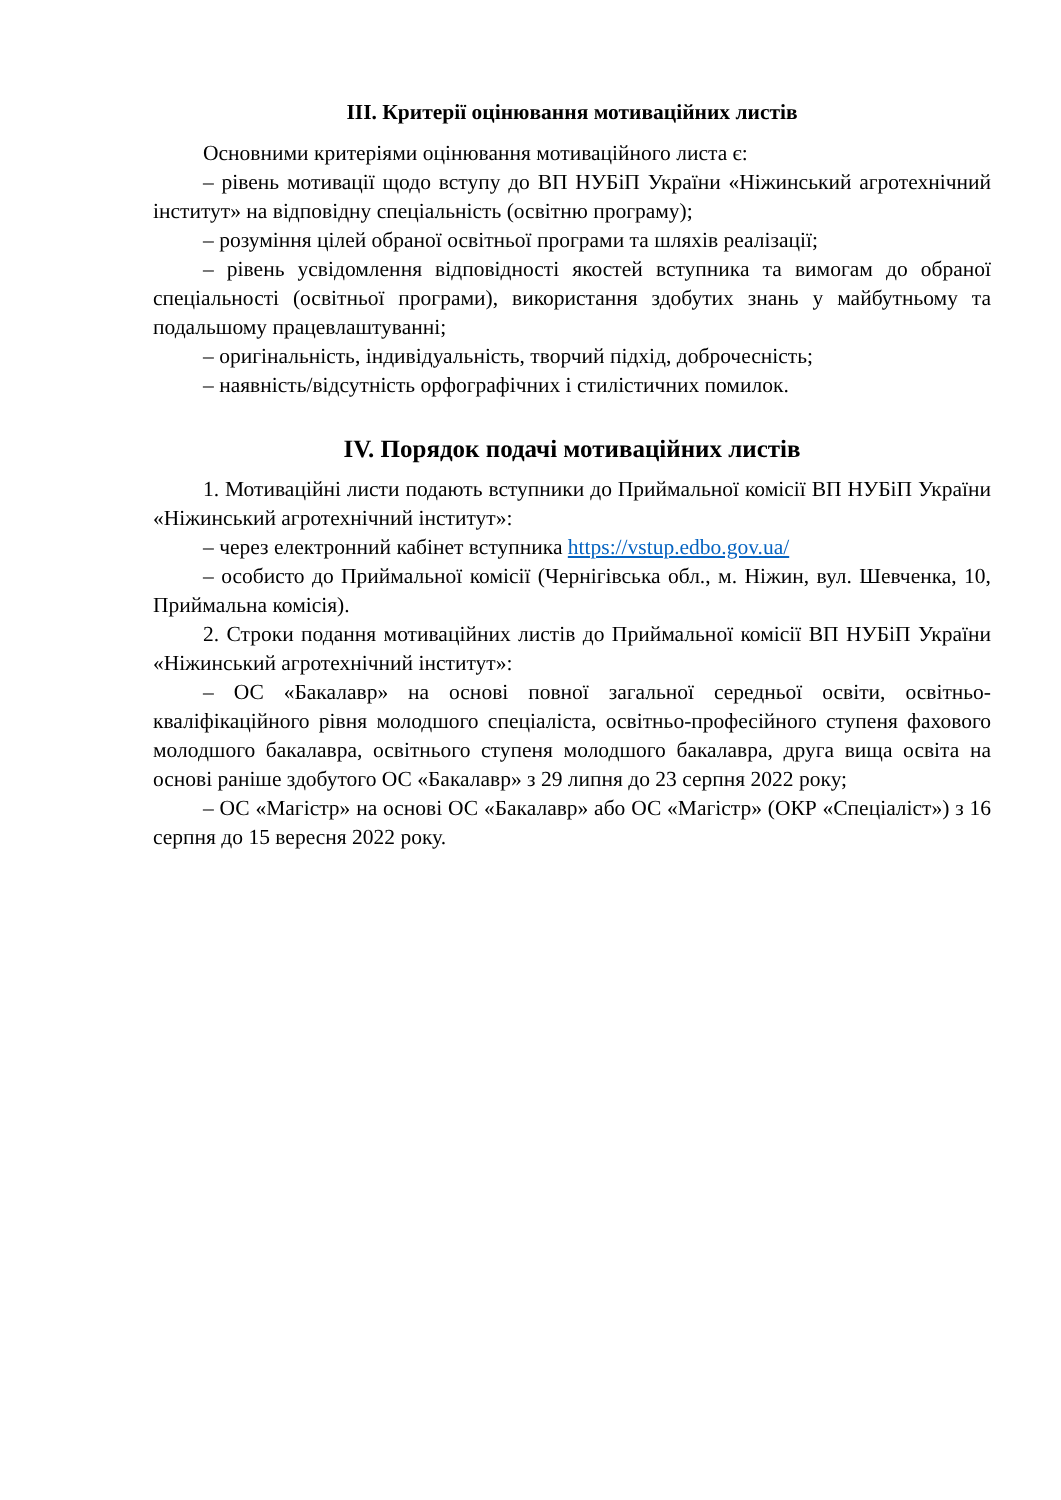ІІІ. Критерії оцінювання мотиваційних листів
Основними критеріями оцінювання мотиваційного листа є:
– рівень мотивації щодо вступу до ВП НУБіП України «Ніжинський агротехнічний інститут» на відповідну спеціальність (освітню програму);
– розуміння цілей обраної освітньої програми та шляхів реалізації;
– рівень усвідомлення відповідності якостей вступника та вимогам до обраної спеціальності (освітньої програми), використання здобутих знань у майбутньому та подальшому працевлаштуванні;
– оригінальність, індивідуальність, творчий підхід, доброчесність;
– наявність/відсутність орфографічних і стилістичних помилок.
IV. Порядок подачі мотиваційних листів
1. Мотиваційні листи подають вступники до Приймальної комісії ВП НУБіП України «Ніжинський агротехнічний інститут»:
– через електронний кабінет вступника https://vstup.edbo.gov.ua/
– особисто до Приймальної комісії (Чернігівська обл., м. Ніжин, вул. Шевченка, 10, Приймальна комісія).
2. Строки подання мотиваційних листів до Приймальної комісії ВП НУБіП України «Ніжинський агротехнічний інститут»:
– ОС «Бакалавр» на основі повної загальної середньої освіти, освітньо-кваліфікаційного рівня молодшого спеціаліста, освітньо-професійного ступеня фахового молодшого бакалавра, освітнього ступеня молодшого бакалавра, друга вища освіта на основі раніше здобутого ОС «Бакалавр» з 29 липня до 23 серпня 2022 року;
– ОС «Магістр» на основі ОС «Бакалавр» або ОС «Магістр» (ОКР «Спеціаліст») з 16 серпня до 15 вересня 2022 року.